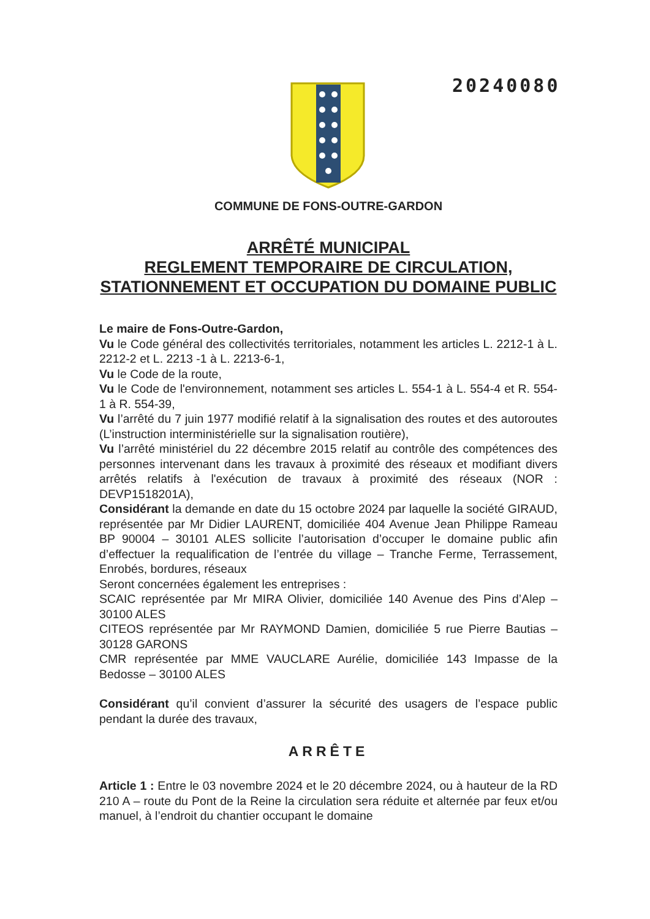20240080
COMMUNE DE FONS-OUTRE-GARDON
ARRÊTÉ MUNICIPAL
REGLEMENT TEMPORAIRE DE CIRCULATION, STATIONNEMENT ET OCCUPATION DU DOMAINE PUBLIC
Le maire de Fons-Outre-Gardon,
Vu le Code général des collectivités territoriales, notamment les articles L. 2212-1 à L. 2212-2 et L. 2213 -1 à L. 2213-6-1,
Vu le Code de la route,
Vu le Code de l'environnement, notamment ses articles L. 554-1 à L. 554-4 et R. 554-1 à R. 554-39,
Vu l’arrêté du 7 juin 1977 modifié relatif à la signalisation des routes et des autoroutes (L’instruction interministérielle sur la signalisation routière),
Vu l’arrêté ministériel du 22 décembre 2015 relatif au contrôle des compétences des personnes intervenant dans les travaux à proximité des réseaux et modifiant divers arrêtés relatifs à l'exécution de travaux à proximité des réseaux (NOR : DEVP1518201A),
Considérant la demande en date du 15 octobre 2024 par laquelle la société GIRAUD, représentée par Mr Didier LAURENT, domiciliée 404 Avenue Jean Philippe Rameau BP 90004 – 30101 ALES sollicite l’autorisation d’occuper le domaine public afin d’effectuer la requalification de l’entrée du village – Tranche Ferme, Terrassement, Enrobés, bordures, réseaux
Seront concernées également les entreprises :
SCAIC représentée par Mr MIRA Olivier, domiciliée 140 Avenue des Pins d’Alep – 30100 ALES
CITEOS représentée par Mr RAYMOND Damien, domiciliée 5 rue Pierre Bautias – 30128 GARONS
CMR représentée par MME VAUCLARE Aurélie, domiciliée 143 Impasse de la Bedosse – 30100 ALES
Considérant qu’il convient d’assurer la sécurité des usagers de l’espace public pendant la durée des travaux,
ARRÊTE
Article 1 : Entre le 03 novembre 2024 et le 20 décembre 2024, ou à hauteur de la RD 210 A – route du Pont de la Reine la circulation sera réduite et alternée par feux et/ou manuel, à l’endroit du chantier occupant le domaine